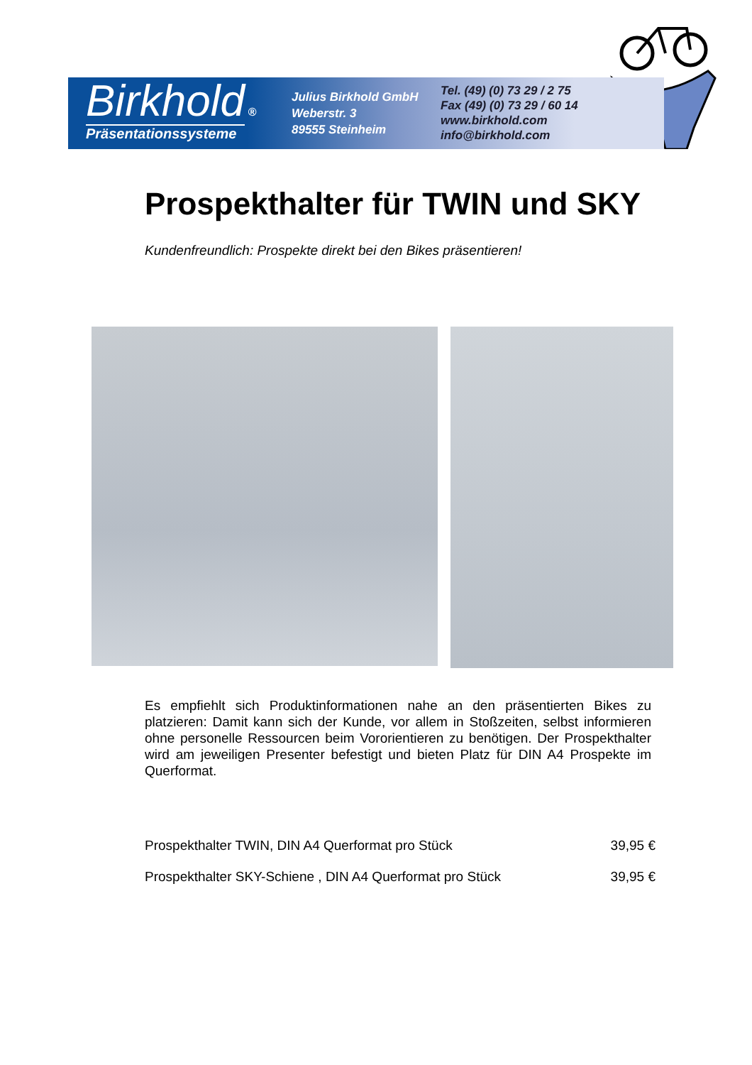Birkhold ®
Präsentationssysteme
Julius Birkhold GmbH
Weberstr. 3
89555 Steinheim
Tel. (49) (0) 73 29 / 2 75
Fax (49) (0) 73 29 / 60 14
www.birkhold.com
info@birkhold.com
Prospekthalter für TWIN und SKY
Kundenfreundlich: Prospekte direkt bei den Bikes präsentieren!
Es empfiehlt sich Produktinformationen nahe an den präsentierten Bikes zu platzieren: Damit kann sich der Kunde, vor allem in Stoßzeiten, selbst informieren ohne personelle Ressourcen beim Vororientieren zu benötigen. Der Prospekthalter wird am jeweiligen Presenter befestigt und bieten Platz für DIN A4 Prospekte im Querformat.
| Prospekthalter TWIN, DIN A4 Querformat pro Stück | 39,95 € |
| Prospekthalter SKY-Schiene , DIN A4 Querformat pro Stück | 39,95 € |